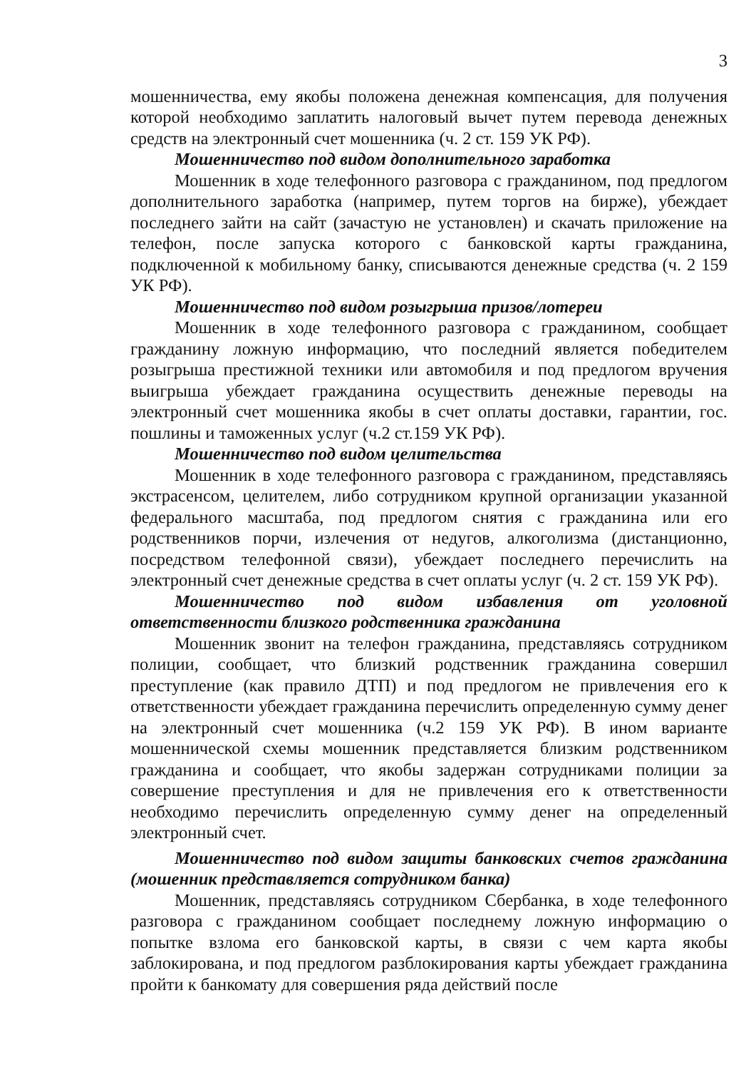3
мошенничества, ему якобы положена денежная компенсация, для получения которой необходимо заплатить налоговый вычет путем перевода денежных средств на электронный счет мошенника (ч. 2 ст. 159 УК РФ).
Мошенничество под видом дополнительного заработка
Мошенник в ходе телефонного разговора с гражданином, под предлогом дополнительного заработка (например, путем торгов на бирже), убеждает последнего зайти на сайт (зачастую не установлен) и скачать приложение на телефон, после запуска которого с банковской карты гражданина, подключенной к мобильному банку, списываются денежные средства (ч. 2 159 УК РФ).
Мошенничество под видом розыгрыша призов/лотереи
Мошенник в ходе телефонного разговора с гражданином, сообщает гражданину ложную информацию, что последний является победителем розыгрыша престижной техники или автомобиля и под предлогом вручения выигрыша убеждает гражданина осуществить денежные переводы на электронный счет мошенника якобы в счет оплаты доставки, гарантии, гос. пошлины и таможенных услуг (ч.2 ст.159 УК РФ).
Мошенничество под видом целительства
Мошенник в ходе телефонного разговора с гражданином, представляясь экстрасенсом, целителем, либо сотрудником крупной организации указанной федерального масштаба, под предлогом снятия с гражданина или его родственников порчи, излечения от недугов, алкоголизма (дистанционно, посредством телефонной связи), убеждает последнего перечислить на электронный счет денежные средства в счет оплаты услуг (ч. 2 ст. 159 УК РФ).
Мошенничество под видом избавления от уголовной ответственности близкого родственника гражданина
Мошенник звонит на телефон гражданина, представляясь сотрудником полиции, сообщает, что близкий родственник гражданина совершил преступление (как правило ДТП) и под предлогом не привлечения его к ответственности убеждает гражданина перечислить определенную сумму денег на электронный счет мошенника (ч.2 159 УК РФ). В ином варианте мошеннической схемы мошенник представляется близким родственником гражданина и сообщает, что якобы задержан сотрудниками полиции за совершение преступления и для не привлечения его к ответственности необходимо перечислить определенную сумму денег на определенный электронный счет.
Мошенничество под видом защиты банковских счетов гражданина (мошенник представляется сотрудником банка)
Мошенник, представляясь сотрудником Сбербанка, в ходе телефонного разговора с гражданином сообщает последнему ложную информацию о попытке взлома его банковской карты, в связи с чем карта якобы заблокирована, и под предлогом разблокирования карты убеждает гражданина пройти к банкомату для совершения ряда действий после